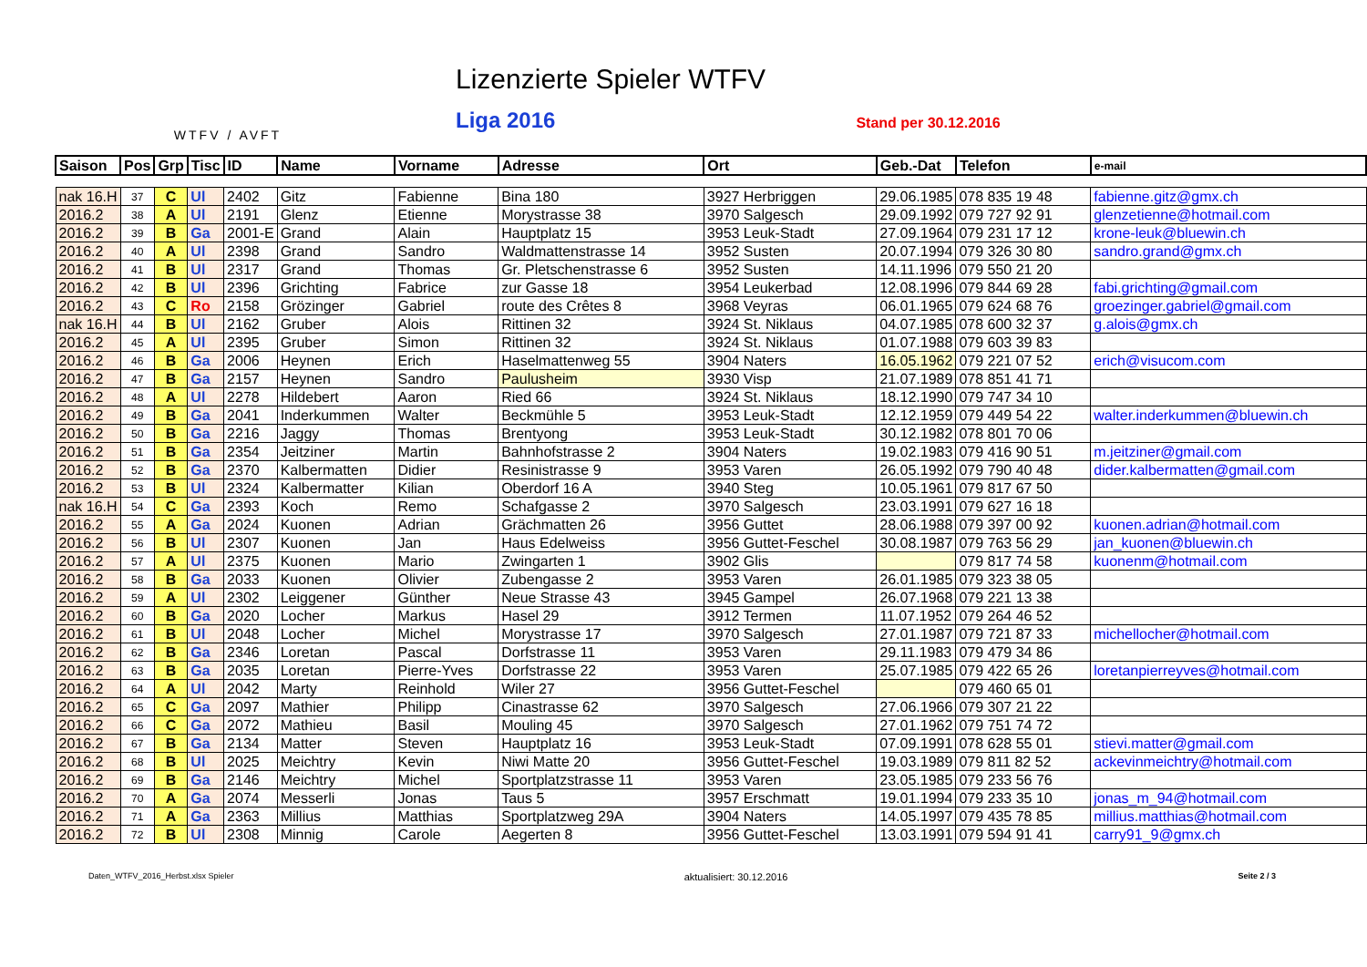WTFV / AVFT
Lizenzierte Spieler WTFV
Liga 2016 Stand per 30.12.2016
| Saison | Pos | Grp | Tisc | ID | Name | Vorname | Adresse | Ort | Geb.-Dat | Telefon | e-mail |
| --- | --- | --- | --- | --- | --- | --- | --- | --- | --- | --- | --- |
| nak 16.H | 37 | C | Ul | 2402 | Gitz | Fabienne | Bina 180 | 3927 Herbriggen | 29.06.1985 | 078 835 19 48 | fabienne.gitz@gmx.ch |
| 2016.2 | 38 | A | Ul | 2191 | Glenz | Etienne | Morystrasse 38 | 3970 Salgesch | 29.09.1992 | 079 727 92 91 | glenzetienne@hotmail.com |
| 2016.2 | 39 | B | Ga | 2001-E | Grand | Alain | Hauptplatz 15 | 3953 Leuk-Stadt | 27.09.1964 | 079 231 17 12 | krone-leuk@bluewin.ch |
| 2016.2 | 40 | A | Ul | 2398 | Grand | Sandro | Waldmattenstrasse 14 | 3952 Susten | 20.07.1994 | 079 326 30 80 | sandro.grand@gmx.ch |
| 2016.2 | 41 | B | Ul | 2317 | Grand | Thomas | Gr. Pletschenstrasse 6 | 3952 Susten | 14.11.1996 | 079 550 21 20 | |
| 2016.2 | 42 | B | Ul | 2396 | Grichting | Fabrice | zur Gasse 18 | 3954 Leukerbad | 12.08.1996 | 079 844 69 28 | fabi.grichting@gmail.com |
| 2016.2 | 43 | C | Ro | 2158 | Grözinger | Gabriel | route des Crêtes 8 | 3968 Veyras | 06.01.1965 | 079 624 68 76 | groezinger.gabriel@gmail.com |
| nak 16.H | 44 | B | Ul | 2162 | Gruber | Alois | Rittinen 32 | 3924 St. Niklaus | 04.07.1985 | 078 600 32 37 | g.alois@gmx.ch |
| 2016.2 | 45 | A | Ul | 2395 | Gruber | Simon | Rittinen 32 | 3924 St. Niklaus | 01.07.1988 | 079 603 39 83 | |
| 2016.2 | 46 | B | Ga | 2006 | Heynen | Erich | Haselmattenweg 55 | 3904 Naters | 16.05.1962 | 079 221 07 52 | erich@visucom.com |
| 2016.2 | 47 | B | Ga | 2157 | Heynen | Sandro | Paulusheim | 3930 Visp | 21.07.1989 | 078 851 41 71 | |
| 2016.2 | 48 | A | Ul | 2278 | Hildebert | Aaron | Ried 66 | 3924 St. Niklaus | 18.12.1990 | 079 747 34 10 | |
| 2016.2 | 49 | B | Ga | 2041 | Inderkummen | Walter | Beckmühle 5 | 3953 Leuk-Stadt | 12.12.1959 | 079 449 54 22 | walter.inderkummen@bluewin.ch |
| 2016.2 | 50 | B | Ga | 2216 | Jaggy | Thomas | Brentyong | 3953 Leuk-Stadt | 30.12.1982 | 078 801 70 06 | |
| 2016.2 | 51 | B | Ga | 2354 | Jeitziner | Martin | Bahnhofstrasse 2 | 3904 Naters | 19.02.1983 | 079 416 90 51 | m.jeitziner@gmail.com |
| 2016.2 | 52 | B | Ga | 2370 | Kalbermatten | Didier | Resinistrasse 9 | 3953 Varen | 26.05.1992 | 079 790 40 48 | dider.kalbermatten@gmail.com |
| 2016.2 | 53 | B | Ul | 2324 | Kalbermatter | Kilian | Oberdorf 16 A | 3940 Steg | 10.05.1961 | 079 817 67 50 | |
| nak 16.H | 54 | C | Ga | 2393 | Koch | Remo | Schafgasse 2 | 3970 Salgesch | 23.03.1991 | 079 627 16 18 | |
| 2016.2 | 55 | A | Ga | 2024 | Kuonen | Adrian | Grächmatten 26 | 3956 Guttet | 28.06.1988 | 079 397 00 92 | kuonen.adrian@hotmail.com |
| 2016.2 | 56 | B | Ul | 2307 | Kuonen | Jan | Haus Edelweiss | 3956 Guttet-Feschel | 30.08.1987 | 079 763 56 29 | jan_kuonen@bluewin.ch |
| 2016.2 | 57 | A | Ul | 2375 | Kuonen | Mario | Zwingarten 1 | 3902 Glis | | 079 817 74 58 | kuonenm@hotmail.com |
| 2016.2 | 58 | B | Ga | 2033 | Kuonen | Olivier | Zubengasse 2 | 3953 Varen | 26.01.1985 | 079 323 38 05 | |
| 2016.2 | 59 | A | Ul | 2302 | Leiggener | Günther | Neue Strasse 43 | 3945 Gampel | 26.07.1968 | 079 221 13 38 | |
| 2016.2 | 60 | B | Ga | 2020 | Locher | Markus | Hasel 29 | 3912 Termen | 11.07.1952 | 079 264 46 52 | |
| 2016.2 | 61 | B | Ul | 2048 | Locher | Michel | Morystrasse 17 | 3970 Salgesch | 27.01.1987 | 079 721 87 33 | michellocher@hotmail.com |
| 2016.2 | 62 | B | Ga | 2346 | Loretan | Pascal | Dorfstrasse 11 | 3953 Varen | 29.11.1983 | 079 479 34 86 | |
| 2016.2 | 63 | B | Ga | 2035 | Loretan | Pierre-Yves | Dorfstrasse 22 | 3953 Varen | 25.07.1985 | 079 422 65 26 | loretanpierreyves@hotmail.com |
| 2016.2 | 64 | A | Ul | 2042 | Marty | Reinhold | Wiler 27 | 3956 Guttet-Feschel | | 079 460 65 01 | |
| 2016.2 | 65 | C | Ga | 2097 | Mathier | Philipp | Cinastrasse 62 | 3970 Salgesch | 27.06.1966 | 079 307 21 22 | |
| 2016.2 | 66 | C | Ga | 2072 | Mathieu | Basil | Mouling 45 | 3970 Salgesch | 27.01.1962 | 079 751 74 72 | |
| 2016.2 | 67 | B | Ga | 2134 | Matter | Steven | Hauptplatz 16 | 3953 Leuk-Stadt | 07.09.1991 | 078 628 55 01 | stievi.matter@gmail.com |
| 2016.2 | 68 | B | Ul | 2025 | Meichtry | Kevin | Niwi Matte 20 | 3956 Guttet-Feschel | 19.03.1989 | 079 811 82 52 | ackevinmeichtry@hotmail.com |
| 2016.2 | 69 | B | Ga | 2146 | Meichtry | Michel | Sportplatzstrasse 11 | 3953 Varen | 23.05.1985 | 079 233 56 76 | |
| 2016.2 | 70 | A | Ga | 2074 | Messerli | Jonas | Taus 5 | 3957 Erschmatt | 19.01.1994 | 079 233 35 10 | jonas_m_94@hotmail.com |
| 2016.2 | 71 | A | Ga | 2363 | Millius | Matthias | Sportplatzweg 29A | 3904 Naters | 14.05.1997 | 079 435 78 85 | millius.matthias@hotmail.com |
| 2016.2 | 72 | B | Ul | 2308 | Minnig | Carole | Aegerten 8 | 3956 Guttet-Feschel | 13.03.1991 | 079 594 91 41 | carry91_9@gmx.ch |
Daten_WTFV_2016_Herbst.xlsx Spieler aktualisiert: 30.12.2016 Seite 2 / 3